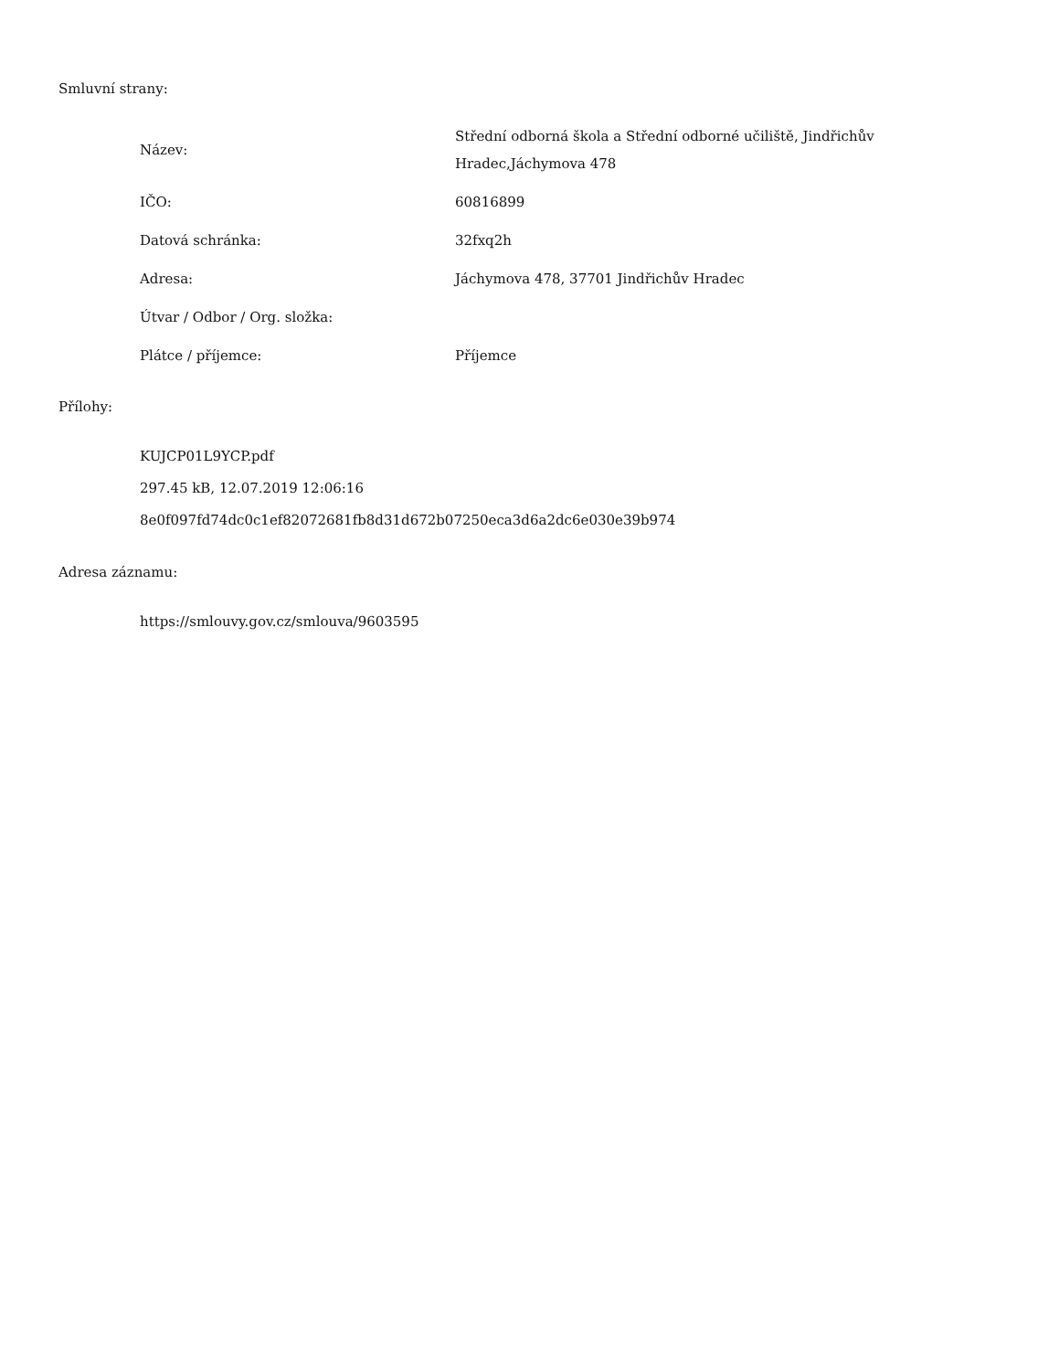Smluvní strany:
| Název: | Střední odborná škola a Střední odborné učiliště, Jindřichův Hradec,Jáchymova 478 |
| IČO: | 60816899 |
| Datová schránka: | 32fxq2h |
| Adresa: | Jáchymova 478, 37701 Jindřichův Hradec |
| Útvar / Odbor / Org. složka: | |
| Plátce / příjemce: | Příjemce |
Přílohy:
KUJCP01L9YCP.pdf
297.45 kB, 12.07.2019 12:06:16
8e0f097fd74dc0c1ef82072681fb8d31d672b07250eca3d6a2dc6e030e39b974
Adresa záznamu:
https://smlouvy.gov.cz/smlouva/9603595